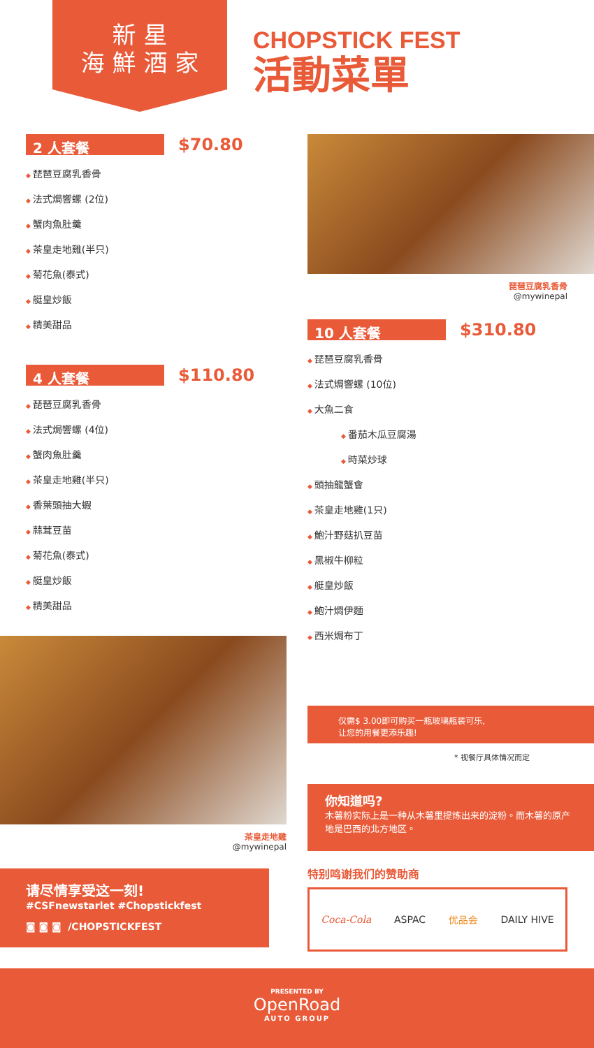新 星
海 鮮 酒 家
CHOPSTICK FEST
活動菜單
2 人套餐
$70.80
琵琶豆腐乳香骨
法式焗響螺 (2位)
蟹肉魚肚羹
茶皇走地雞(半只)
菊花魚(泰式)
艇皇炒飯
精美甜品
4 人套餐
$110.80
琵琶豆腐乳香骨
法式焗響螺 (4位)
蟹肉魚肚羹
茶皇走地雞(半只)
香葉頭抽大蝦
蒜茸豆苗
菊花魚(泰式)
艇皇炒飯
精美甜品
茶皇走地雞
@mywinepal
请尽情享受这一刻!
#CSFnewstarlet #Chopstickfest
◙ ◙ ◙ /CHOPSTICKFEST
琵琶豆腐乳香骨
@mywinepal
10 人套餐
$310.80
琵琶豆腐乳香骨
法式焗響螺 (10位)
大魚二食
番茄木瓜豆腐湯
時菜炒球
頭抽龍蟹會
茶皇走地雞(1只)
鮑汁野菇扒豆苗
黑椒牛柳粒
艇皇炒飯
鮑汁燜伊麵
西米焗布丁
仅需$ 3.00即可购买一瓶玻璃瓶装可乐,
让您的用餐更添乐趣!
* 视餐厅具体情况而定
你知道吗?
木薯粉实际上是一种从木薯里提炼出来的淀粉。而木薯的原产地是巴西的北方地区。
特别鸣谢我们的赞助商
Coca-Cola ASPAC 优品会 DAILY HIVE
PRESENTED BY
OpenRoad
AUTO GROUP